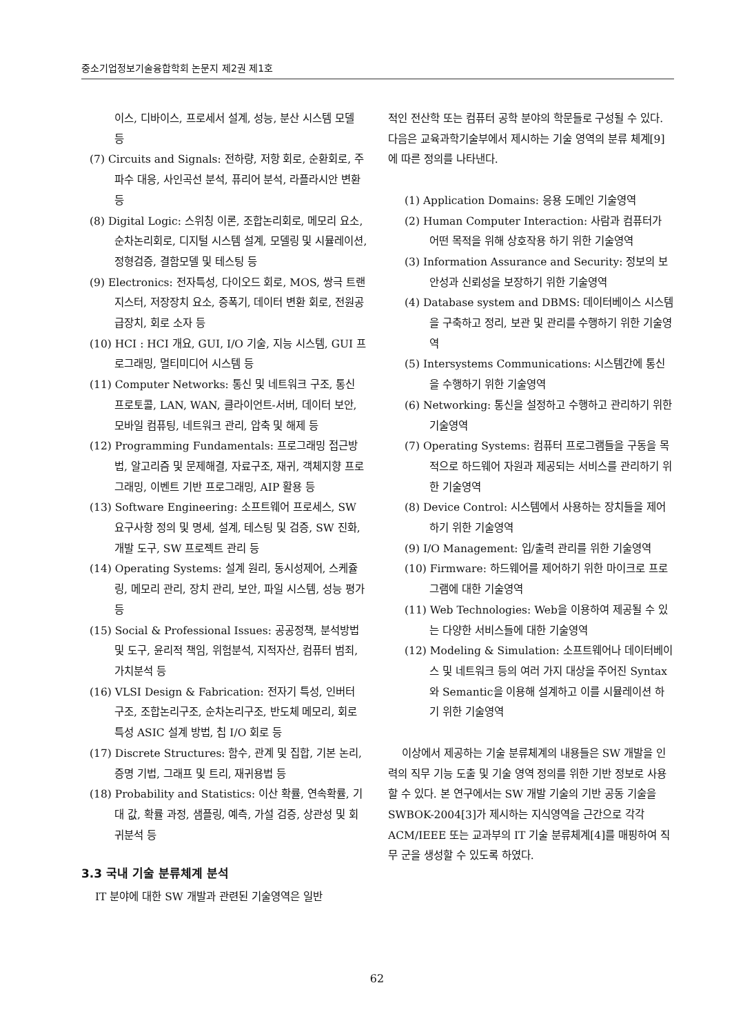중소기업정보기술융합학회 논문지 제2권 제1호
이스, 디바이스, 프로세서 설계, 성능, 분산 시스템 모델 등
(7) Circuits and Signals: 전하량, 저항 회로, 순환회로, 주파수 대응, 사인곡선 분석, 퓨리어 분석, 라플라시안 변환 등
(8) Digital Logic: 스위칭 이론, 조합논리회로, 메모리 요소, 순차논리회로, 디지털 시스템 설계, 모델링 및 시뮬레이션, 정형검증, 결함모델 및 테스팅 등
(9) Electronics: 전자특성, 다이오드 회로, MOS, 쌍극 트랜지스터, 저장장치 요소, 증폭기, 데이터 변환 회로, 전원공급장치, 회로 소자 등
(10) HCI : HCI 개요, GUI, I/O 기술, 지능 시스템, GUI 프로그래밍, 멀티미디어 시스템 등
(11) Computer Networks: 통신 및 네트워크 구조, 통신 프로토콜, LAN, WAN, 클라이언트-서버, 데이터 보안, 모바일 컴퓨팅, 네트워크 관리, 압축 및 해제 등
(12) Programming Fundamentals: 프로그래밍 접근방법, 알고리즘 및 문제해결, 자료구조, 재귀, 객체지향 프로그래밍, 이벤트 기반 프로그래밍, AIP 활용 등
(13) Software Engineering: 소프트웨어 프로세스, SW 요구사항 정의 및 명세, 설계, 테스팅 및 검증, SW 진화, 개발 도구, SW 프로젝트 관리 등
(14) Operating Systems: 설계 원리, 동시성제어, 스케쥴링, 메모리 관리, 장치 관리, 보안, 파일 시스템, 성능 평가 등
(15) Social & Professional Issues: 공공정책, 분석방법 및 도구, 윤리적 책임, 위험분석, 지적자산, 컴퓨터 범죄, 가치분석 등
(16) VLSI Design & Fabrication: 전자기 특성, 인버터 구조, 조합논리구조, 순차논리구조, 반도체 메모리, 회로 특성 ASIC 설계 방법, 칩 I/O 회로 등
(17) Discrete Structures: 함수, 관계 및 집합, 기본 논리, 증명 기법, 그래프 및 트리, 재귀용법 등
(18) Probability and Statistics: 이산 확률, 연속확률, 기대 값, 확률 과정, 샘플링, 예측, 가설 검증, 상관성 및 회귀분석 등
3.3 국내 기술 분류체계 분석
IT 분야에 대한 SW 개발과 관련된 기술영역은 일반
적인 전산학 또는 컴퓨터 공학 분야의 학문들로 구성될 수 있다. 다음은 교육과학기술부에서 제시하는 기술 영역의 분류 체계[9]에 따른 정의를 나타낸다.
(1) Application Domains: 응용 도메인 기술영역
(2) Human Computer Interaction: 사람과 컴퓨터가 어떤 목적을 위해 상호작용 하기 위한 기술영역
(3) Information Assurance and Security: 정보의 보안성과 신뢰성을 보장하기 위한 기술영역
(4) Database system and DBMS: 데이터베이스 시스템을 구축하고 정리, 보관 및 관리를 수행하기 위한 기술영역
(5) Intersystems Communications: 시스템간에 통신을 수행하기 위한 기술영역
(6) Networking: 통신을 설정하고 수행하고 관리하기 위한 기술영역
(7) Operating Systems: 컴퓨터 프로그램들을 구동을 목적으로 하드웨어 자원과 제공되는 서비스를 관리하기 위한 기술영역
(8) Device Control: 시스템에서 사용하는 장치들을 제어하기 위한 기술영역
(9) I/O Management: 입/출력 관리를 위한 기술영역
(10) Firmware: 하드웨어를 제어하기 위한 마이크로 프로그램에 대한 기술영역
(11) Web Technologies: Web을 이용하여 제공될 수 있는 다양한 서비스들에 대한 기술영역
(12) Modeling & Simulation: 소프트웨어나 데이터베이스 및 네트워크 등의 여러 가지 대상을 주어진 Syntax와 Semantic을 이용해 설계하고 이를 시뮬레이션 하기 위한 기술영역
이상에서 제공하는 기술 분류체계의 내용들은 SW 개발을 인력의 직무 기능 도출 및 기술 영역 정의를 위한 기반 정보로 사용할 수 있다. 본 연구에서는 SW 개발 기술의 기반 공동 기술을 SWBOK-2004[3]가 제시하는 지식영역을 근간으로 각각 ACM/IEEE 또는 교과부의 IT 기술 분류체계[4]를 매핑하여 직무 군을 생성할 수 있도록 하였다.
62